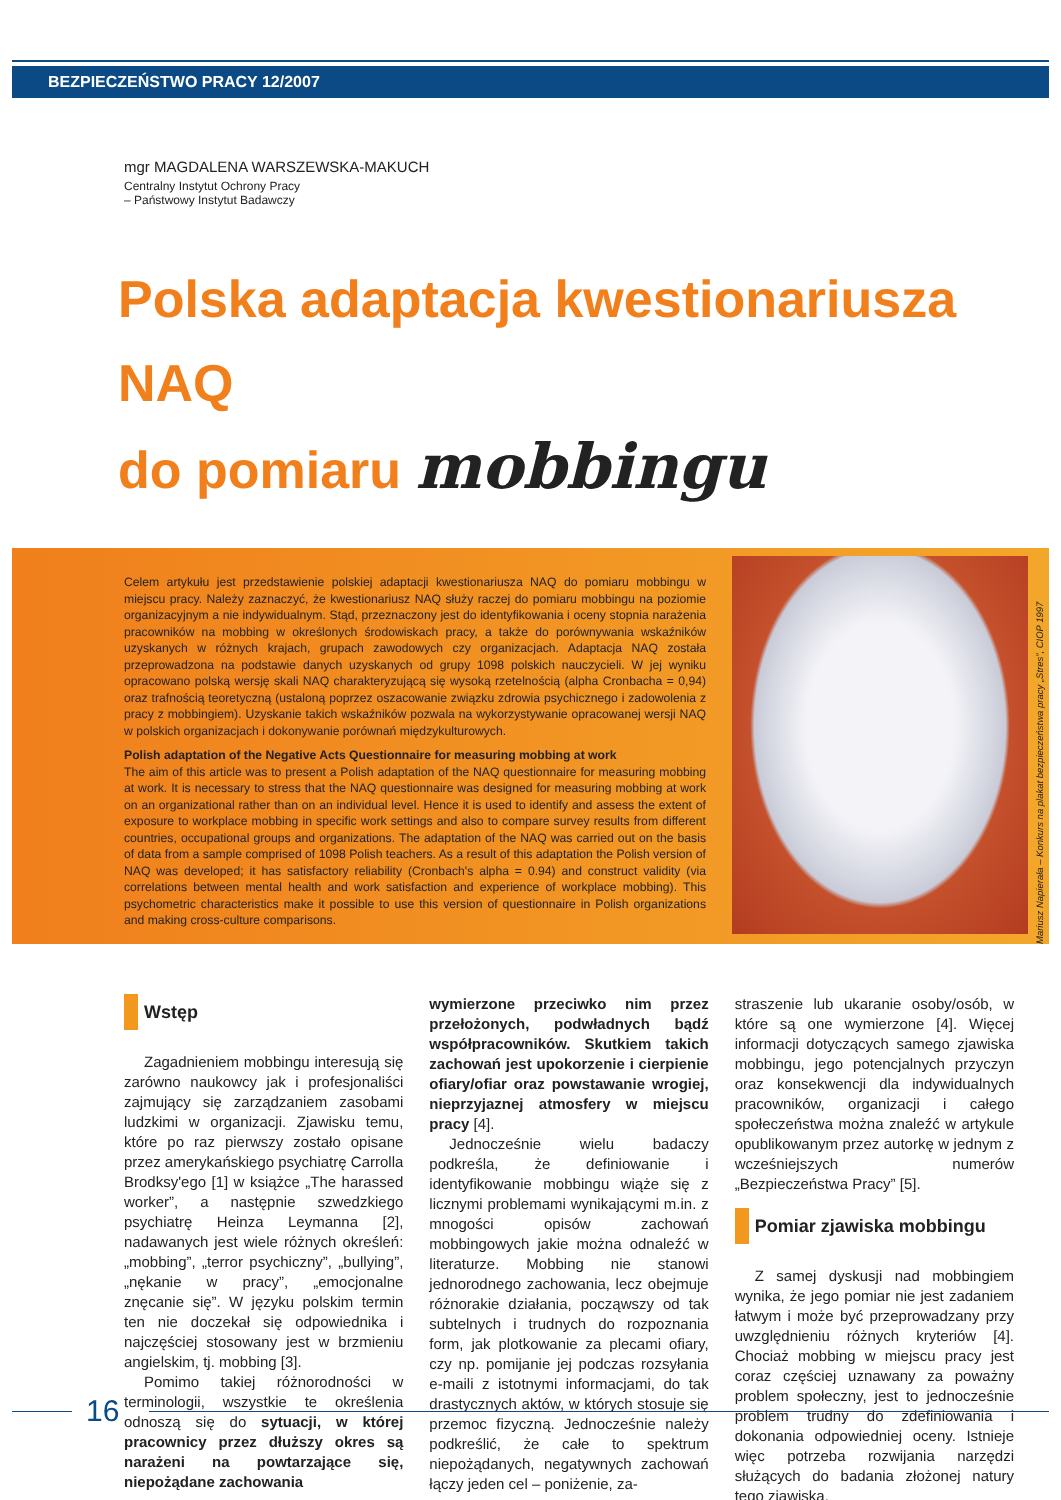BEZPIECZEŃSTWO PRACY 12/2007
mgr MAGDALENA WARSZEWSKA-MAKUCH
Centralny Instytut Ochrony Pracy
– Państwowy Instytut Badawczy
Polska adaptacja kwestionariusza NAQ
do pomiaru mobbingu
Celem artykułu jest przedstawienie polskiej adaptacji kwestionariusza NAQ do pomiaru mobbingu w miejscu pracy. Należy zaznaczyć, że kwestionariusz NAQ służy raczej do pomiaru mobbingu na poziomie organizacyjnym a nie indywidualnym. Stąd, przeznaczony jest do identyfikowania i oceny stopnia narażenia pracowników na mobbing w określonych środowiskach pracy, a także do porównywania wskaźników uzyskanych w różnych krajach, grupach zawodowych czy organizacjach. Adaptacja NAQ została przeprowadzona na podstawie danych uzyskanych od grupy 1098 polskich nauczycieli. W jej wyniku opracowano polską wersję skali NAQ charakteryzującą się wysoką rzetelnością (alpha Cronbacha = 0,94) oraz trafnością teoretyczną (ustaloną poprzez oszacowanie związku zdrowia psychicznego i zadowolenia z pracy z mobbingiem). Uzyskanie takich wskaźników pozwala na wykorzystywanie opracowanej wersji NAQ w polskich organizacjach i dokonywanie porównań międzykulturowych.
Polish adaptation of the Negative Acts Questionnaire for measuring mobbing at work
The aim of this article was to present a Polish adaptation of the NAQ questionnaire for measuring mobbing at work. It is necessary to stress that the NAQ questionnaire was designed for measuring mobbing at work on an organizational rather than on an individual level. Hence it is used to identify and assess the extent of exposure to workplace mobbing in specific work settings and also to compare survey results from different countries, occupational groups and organizations. The adaptation of the NAQ was carried out on the basis of data from a sample comprised of 1098 Polish teachers. As a result of this adaptation the Polish version of NAQ was developed; it has satisfactory reliability (Cronbach's alpha = 0.94) and construct validity (via correlations between mental health and work satisfaction and experience of workplace mobbing). This psychometric characteristics make it possible to use this version of questionnaire in Polish organizations and making cross-culture comparisons.
Mariusz Napierała – Konkurs na plakat bezpieczeństwa pracy „Stres”, CIOP 1997
Wstęp
Zagadnieniem mobbingu interesują się zarówno naukowcy jak i profesjonaliści zajmujący się zarządzaniem zasobami ludzkimi w organizacji. Zjawisku temu, które po raz pierwszy zostało opisane przez amerykańskiego psychiatrę Carrolla Brodksy'ego [1] w książce „The harassed worker”, a następnie szwedzkiego psychiatrę Heinza Leymanna [2], nadawanych jest wiele różnych określeń: „mobbing”, „terror psychiczny”, „bullying”, „nękanie w pracy”, „emocjonalne znęcanie się”. W języku polskim termin ten nie doczekał się odpowiednika i najczęściej stosowany jest w brzmieniu angielskim, tj. mobbing [3].
Pomimo takiej różnorodności w terminologii, wszystkie te określenia odnoszą się do sytuacji, w której pracownicy przez dłuższy okres są narażeni na powtarzające się, niepożądane zachowania
wymierzone przeciwko nim przez przełożonych, podwładnych bądź współpracowników. Skutkiem takich zachowań jest upokorzenie i cierpienie ofiary/ofiar oraz powstawanie wrogiej, nieprzyjaznej atmosfery w miejscu pracy [4].
Jednocześnie wielu badaczy podkreśla, że definiowanie i identyfikowanie mobbingu wiąże się z licznymi problemami wynikającymi m.in. z mnogości opisów zachowań mobbingowych jakie można odnaleźć w literaturze. Mobbing nie stanowi jednorodnego zachowania, lecz obejmuje różnorakie działania, począwszy od tak subtelnych i trudnych do rozpoznania form, jak plotkowanie za plecami ofiary, czy np. pomijanie jej podczas rozsyłania e-maili z istotnymi informacjami, do tak drastycznych aktów, w których stosuje się przemoc fizyczną. Jednocześnie należy podkreślić, że całe to spektrum niepożądanych, negatywnych zachowań łączy jeden cel – poniżenie, za-
straszenie lub ukaranie osoby/osób, w które są one wymierzone [4]. Więcej informacji dotyczących samego zjawiska mobbingu, jego potencjalnych przyczyn oraz konsekwencji dla indywidualnych pracowników, organizacji i całego społeczeństwa można znaleźć w artykule opublikowanym przez autorkę w jednym z wcześniejszych numerów „Bezpieczeństwa Pracy” [5].
Pomiar zjawiska mobbingu
Z samej dyskusji nad mobbingiem wynika, że jego pomiar nie jest zadaniem łatwym i może być przeprowadzany przy uwzględnieniu różnych kryteriów [4]. Chociaż mobbing w miejscu pracy jest coraz częściej uznawany za poważny problem społeczny, jest to jednocześnie problem trudny do zdefiniowania i dokonania odpowiedniej oceny. Istnieje więc potrzeba rozwijania narzędzi służących do badania złożonej natury tego zjawiska.
16